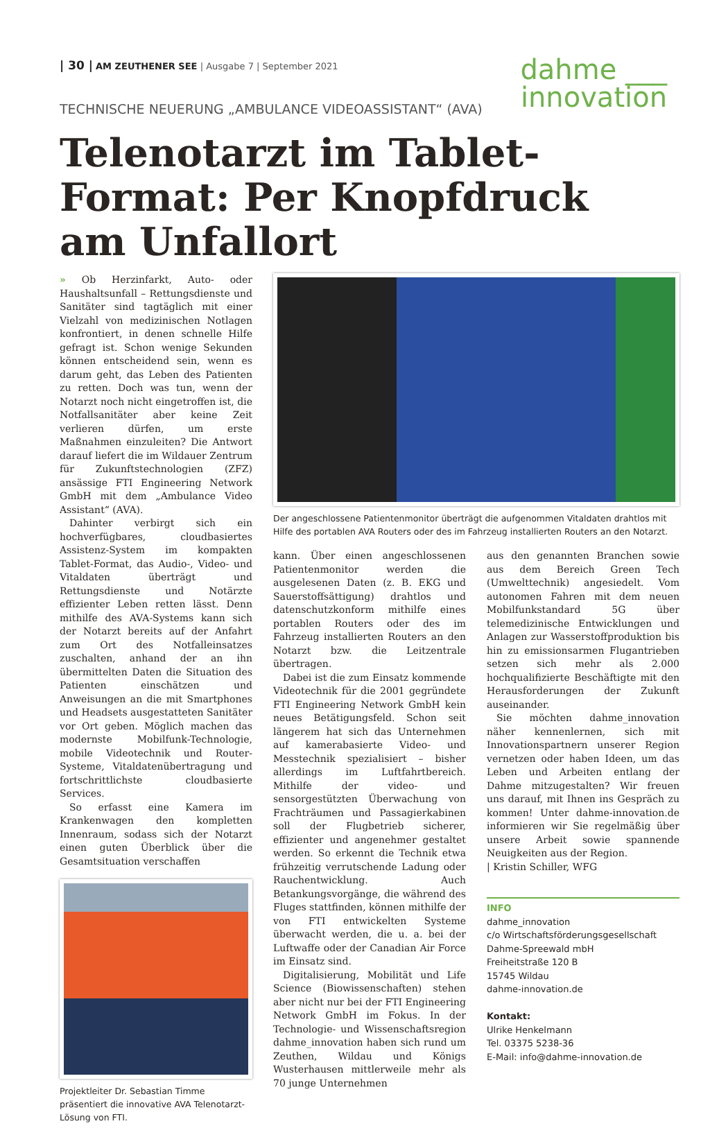| 30 | AM ZEUTHENER SEE | Ausgabe 7 | September 2021
dahme ___
innovation
TECHNISCHE NEUERUNG „AMBULANCE VIDEOASSISTANT“ (AVA)
Telenotarzt im Tablet-Format: Per Knopfdruck am Unfallort
» Ob Herzinfarkt, Auto- oder Haushaltsunfall – Rettungsdienste und Sanitäter sind tagtäglich mit einer Vielzahl von medizinischen Notlagen konfrontiert, in denen schnelle Hilfe gefragt ist. Schon wenige Sekunden können entscheidend sein, wenn es darum geht, das Leben des Patienten zu retten. Doch was tun, wenn der Notarzt noch nicht eingetroffen ist, die Notfallsanitäter aber keine Zeit verlieren dürfen, um erste Maßnahmen einzuleiten? Die Antwort darauf liefert die im Wildauer Zentrum für Zukunftstechnologien (ZFZ) ansässige FTI Engineering Network GmbH mit dem „Ambulance Video Assistant“ (AVA).
Dahinter verbirgt sich ein hochverfügbares, cloudbasiertes Assistenz-System im kompakten Tablet-Format, das Audio-, Video- und Vitaldaten überträgt und Rettungsdienste und Notärzte effizienter Leben retten lässt. Denn mithilfe des AVA-Systems kann sich der Notarzt bereits auf der Anfahrt zum Ort des Notfalleinsatzes zuschalten, anhand der an ihn übermittelten Daten die Situation des Patienten einschätzen und Anweisungen an die mit Smartphones und Headsets ausgestatteten Sanitäter vor Ort geben. Möglich machen das modernste Mobilfunk-Technologie, mobile Videotechnik und Router-Systeme, Vitaldatenübertragung und fortschrittlichste cloudbasierte Services.
So erfasst eine Kamera im Krankenwagen den kompletten Innenraum, sodass sich der Notarzt einen guten Überblick über die Gesamtsituation verschaffen
Projektleiter Dr. Sebastian Timme präsentiert die innovative AVA Telenotarzt-Lösung von FTI.
Der angeschlossene Patientenmonitor überträgt die aufgenommen Vitaldaten drahtlos mit Hilfe des portablen AVA Routers oder des im Fahrzeug installierten Routers an den Notarzt.
kann. Über einen angeschlossenen Patientenmonitor werden die ausgelesenen Daten (z. B. EKG und Sauerstoffsättigung) drahtlos und datenschutzkonform mithilfe eines portablen Routers oder des im Fahrzeug installierten Routers an den Notarzt bzw. die Leitzentrale übertragen.
Dabei ist die zum Einsatz kommende Videotechnik für die 2001 gegründete FTI Engineering Network GmbH kein neues Betätigungsfeld. Schon seit längerem hat sich das Unternehmen auf kamerabasierte Video- und Messtechnik spezialisiert – bisher allerdings im Luftfahrtbereich. Mithilfe der video- und sensorgestützten Überwachung von Frachträumen und Passagierkabinen soll der Flugbetrieb sicherer, effizienter und angenehmer gestaltet werden. So erkennt die Technik etwa frühzeitig verrutschende Ladung oder Rauchentwicklung. Auch Betankungsvorgänge, die während des Fluges stattfinden, können mithilfe der von FTI entwickelten Systeme überwacht werden, die u. a. bei der Luftwaffe oder der Canadian Air Force im Einsatz sind.
Digitalisierung, Mobilität und Life Science (Biowissenschaften) stehen aber nicht nur bei der FTI Engineering Network GmbH im Fokus. In der Technologie- und Wissenschaftsregion dahme_innovation haben sich rund um Zeuthen, Wildau und Königs Wusterhausen mittlerweile mehr als 70 junge Unternehmen
aus den genannten Branchen sowie aus dem Bereich Green Tech (Umwelttechnik) angesiedelt. Vom autonomen Fahren mit dem neuen Mobilfunkstandard 5G über telemedizinische Entwicklungen und Anlagen zur Wasserstoffproduktion bis hin zu emissionsarmen Flugantrieben setzen sich mehr als 2.000 hochqualifizierte Beschäftigte mit den Herausforderungen der Zukunft auseinander.
Sie möchten dahme_innovation näher kennenlernen, sich mit Innovationspartnern unserer Region vernetzen oder haben Ideen, um das Leben und Arbeiten entlang der Dahme mitzugestalten? Wir freuen uns darauf, mit Ihnen ins Gespräch zu kommen! Unter dahme-innovation.de informieren wir Sie regelmäßig über unsere Arbeit sowie spannende Neuigkeiten aus der Region.
| Kristin Schiller, WFG
INFO
dahme_innovation
c/o Wirtschaftsförderungsgesellschaft Dahme-Spreewald mbH
Freiheitstraße 120 B
15745 Wildau
dahme-innovation.de
Kontakt:
Ulrike Henkelmann
Tel. 03375 5238-36
E-Mail: info@dahme-innovation.de